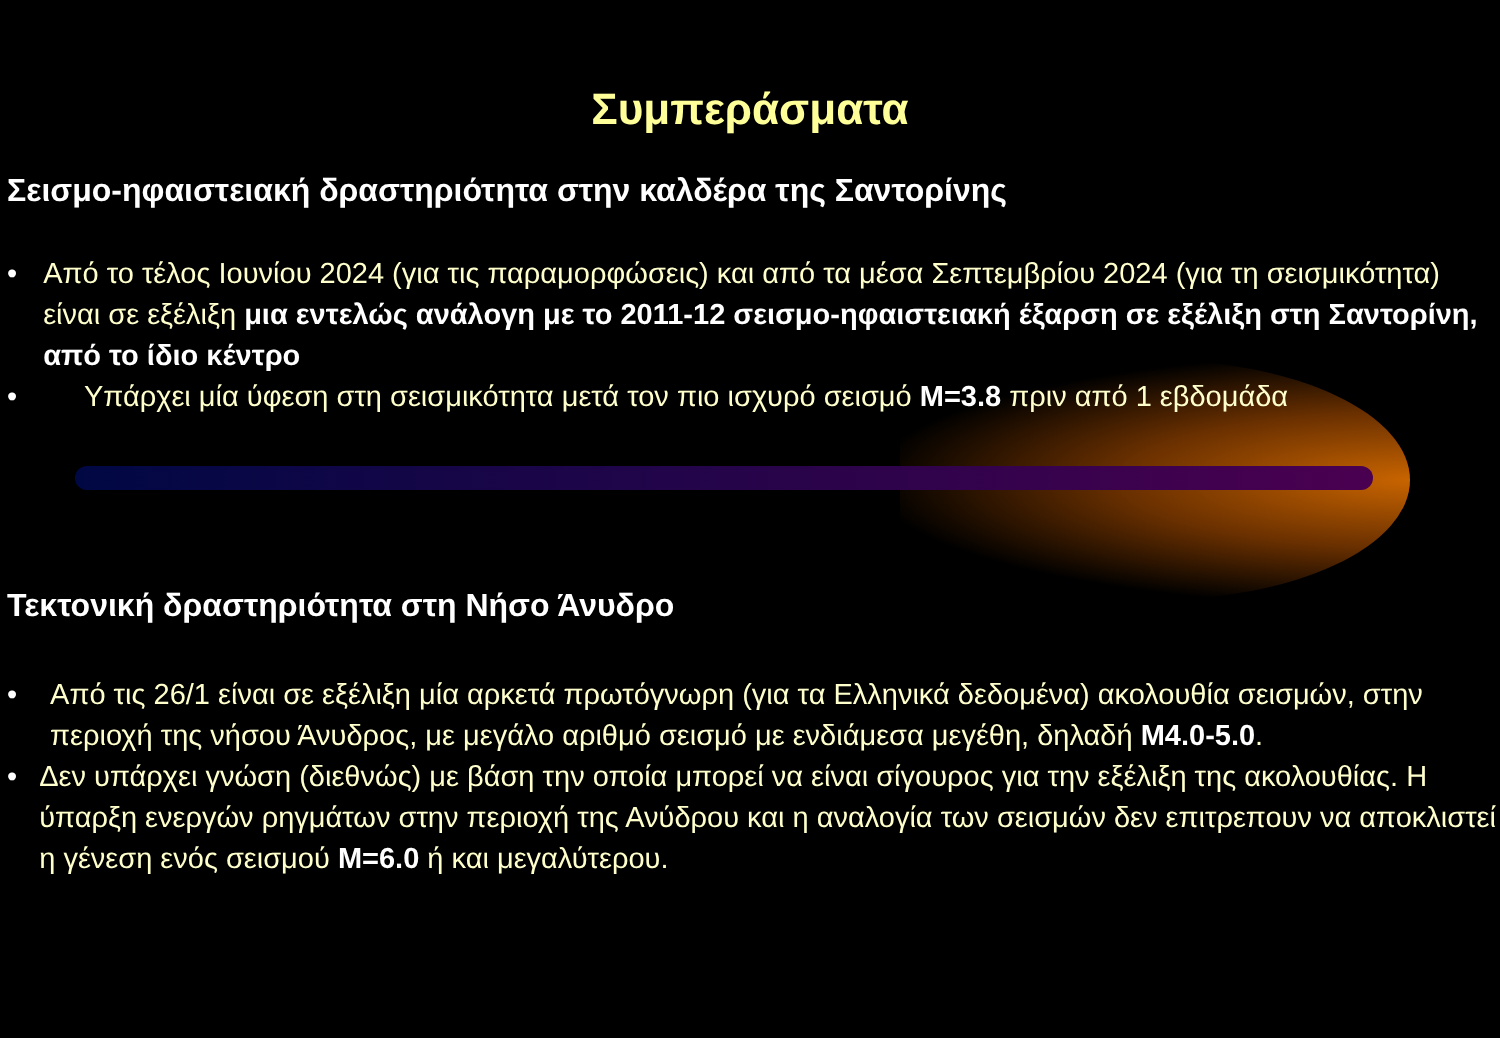Συμπεράσματα
Σεισμο-ηφαιστειακή δραστηριότητα στην καλδέρα της Σαντορίνης
• Από το τέλος Ιουνίου 2024 (για τις παραμορφώσεις) και από τα μέσα Σεπτεμβρίου 2024 (για τη σεισμικότητα) είναι σε εξέλιξη μια εντελώς ανάλογη με το 2011-12 σεισμο-ηφαιστειακή έξαρση σε εξέλιξη στη Σαντορίνη, από το ίδιο κέντρο
• Υπάρχει μία ύφεση στη σεισμικότητα μετά τον πιο ισχυρό σεισμό M=3.8 πριν από 1 εβδομάδα
Τεκτονική δραστηριότητα στη Νήσο Άνυδρο
• Από τις 26/1 είναι σε εξέλιξη μία αρκετά πρωτόγνωρη (για τα Ελληνικά δεδομένα) ακολουθία σεισμών, στην περιοχή της νήσου Άνυδρος, με μεγάλο αριθμό σεισμό με ενδιάμεσα μεγέθη, δηλαδή M4.0-5.0.
• Δεν υπάρχει γνώση (διεθνώς) με βάση την οποία μπορεί να είναι σίγουρος για την εξέλιξη της ακολουθίας. Η ύπαρξη ενεργών ρηγμάτων στην περιοχή της Ανύδρου και η αναλογία των σεισμών δεν επιτρεπουν να αποκλιστεί η γένεση ενός σεισμού M=6.0 ή και μεγαλύτερου.